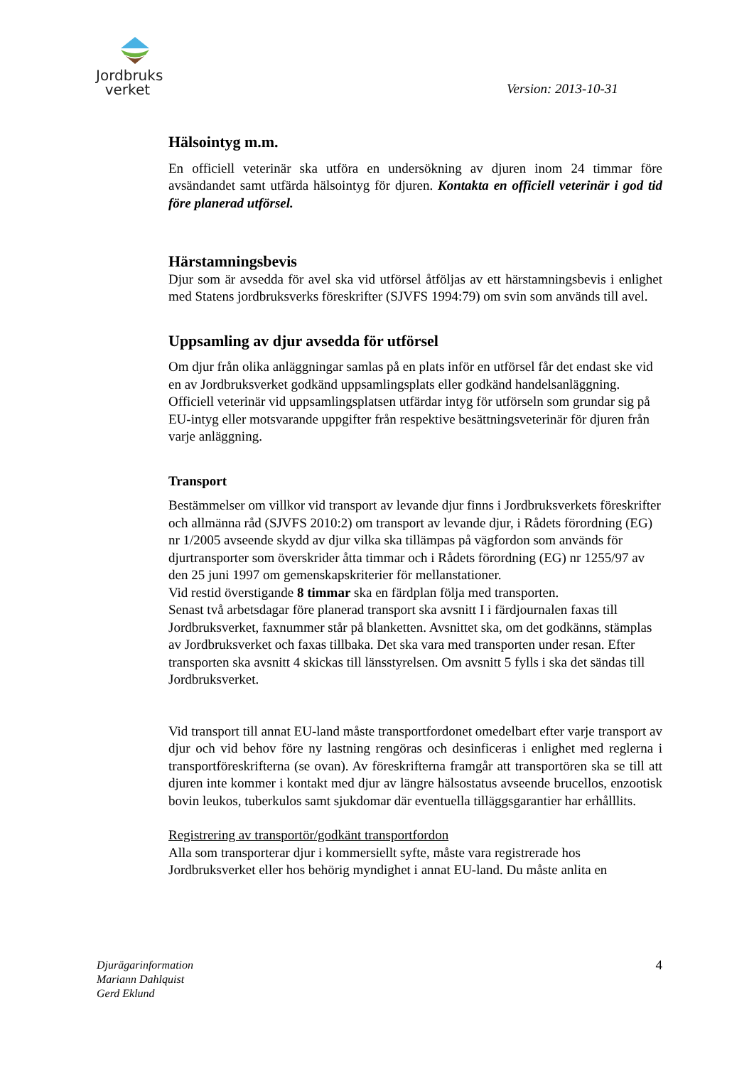Jordbruks
verket
Version: 2013-10-31
Hälsointyg m.m.
En officiell veterinär ska utföra en undersökning av djuren inom 24 timmar före avsändandet samt utfärda hälsointyg för djuren. Kontakta en officiell veterinär i god tid före planerad utförsel.
Härstamningsbevis
Djur som är avsedda för avel ska vid utförsel åtföljas av ett härstamningsbevis i enlighet med Statens jordbruksverks föreskrifter (SJVFS 1994:79) om svin som används till avel.
Uppsamling av djur avsedda för utförsel
Om djur från olika anläggningar samlas på en plats inför en utförsel får det endast ske vid en av Jordbruksverket godkänd uppsamlingsplats eller godkänd handelsanläggning. Officiell veterinär vid uppsamlingsplatsen utfärdar intyg för utförseln som grundar sig på EU-intyg eller motsvarande uppgifter från respektive besättningsveterinär för djuren från varje anläggning.
Transport
Bestämmelser om villkor vid transport av levande djur finns i Jordbruksverkets föreskrifter och allmänna råd (SJVFS 2010:2) om transport av levande djur, i Rådets förordning (EG) nr 1/2005 avseende skydd av djur vilka ska tillämpas på vägfordon som används för djurtransporter som överskrider åtta timmar och i Rådets förordning (EG) nr 1255/97 av den 25 juni 1997 om gemenskapskriterier för mellanstationer.
Vid restid överstigande 8 timmar ska en färdplan följa med transporten.
Senast två arbetsdagar före planerad transport ska avsnitt I i färdjournalen faxas till Jordbruksverket, faxnummer står på blanketten. Avsnittet ska, om det godkänns, stämplas av Jordbruksverket och faxas tillbaka. Det ska vara med transporten under resan. Efter transporten ska avsnitt 4 skickas till länsstyrelsen. Om avsnitt 5 fylls i ska det sändas till Jordbruksverket.
Vid transport till annat EU-land måste transportfordonet omedelbart efter varje transport av djur och vid behov före ny lastning rengöras och desinficeras i enlighet med reglerna i transportföreskrifterna (se ovan). Av föreskrifterna framgår att transportören ska se till att djuren inte kommer i kontakt med djur av längre hälsostatus avseende brucellos, enzootisk bovin leukos, tuberkulos samt sjukdomar där eventuella tilläggsgarantier har erhålllits.
Registrering av transportör/godkänt transportfordon
Alla som transporterar djur i kommersiellt syfte, måste vara registrerade hos Jordbruksverket eller hos behörig myndighet i annat EU-land. Du måste anlita en
Djurägarinformation
Mariann Dahlquist
Gerd Eklund
4